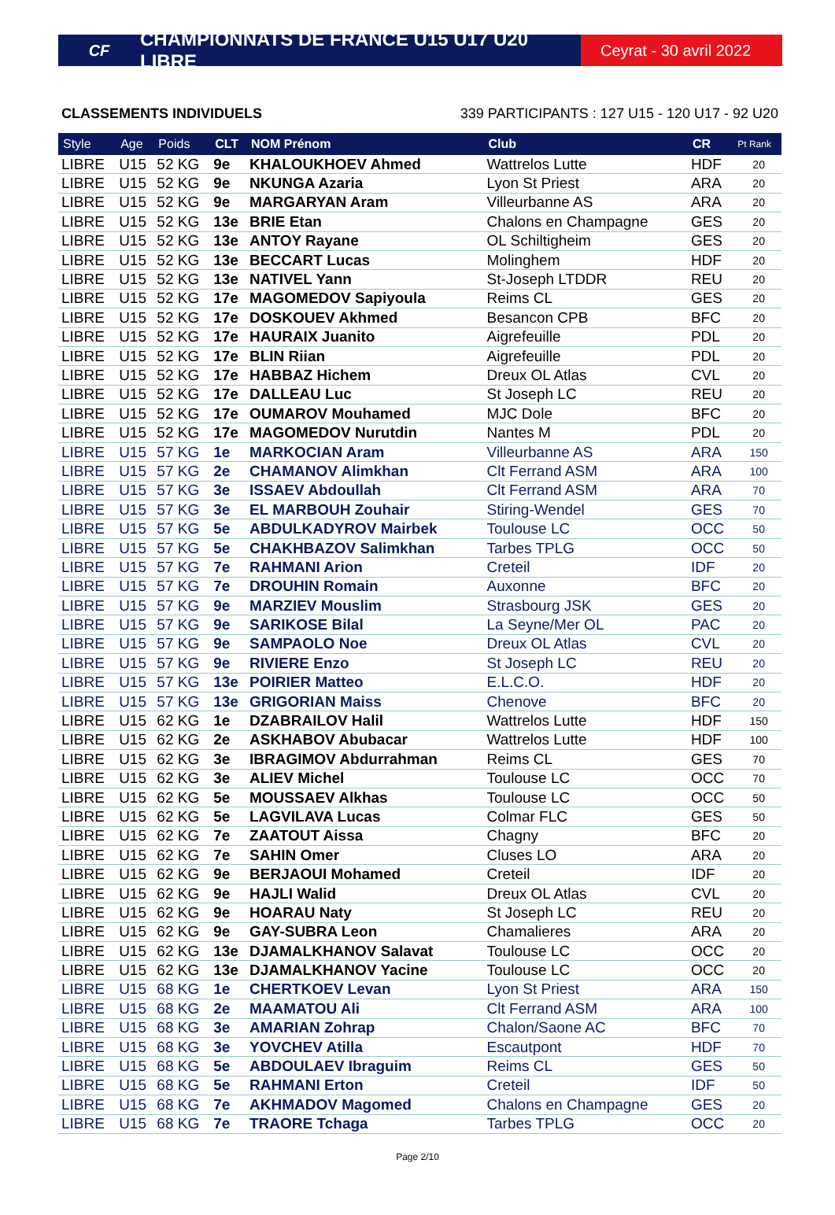CF
CHAMPIONNATS DE FRANCE U15 U17 U20 LIBRE
Ceyrat - 30 avril 2022
CLASSEMENTS INDIVIDUELS 339 PARTICIPANTS : 127 U15 - 120 U17 - 92 U20
| Style | Age | Poids | CLT | NOM Prénom | Club | CR | Pt Rank |
| --- | --- | --- | --- | --- | --- | --- | --- |
| LIBRE | U15 | 52 KG | 9e | KHALOUKHOEV Ahmed | Wattrelos Lutte | HDF | 20 |
| LIBRE | U15 | 52 KG | 9e | NKUNGA Azaria | Lyon St Priest | ARA | 20 |
| LIBRE | U15 | 52 KG | 9e | MARGARYAN Aram | Villeurbanne AS | ARA | 20 |
| LIBRE | U15 | 52 KG | 13e | BRIE Etan | Chalons en Champagne | GES | 20 |
| LIBRE | U15 | 52 KG | 13e | ANTOY Rayane | OL Schiltigheim | GES | 20 |
| LIBRE | U15 | 52 KG | 13e | BECCART Lucas | Molinghem | HDF | 20 |
| LIBRE | U15 | 52 KG | 13e | NATIVEL Yann | St-Joseph LTDDR | REU | 20 |
| LIBRE | U15 | 52 KG | 17e | MAGOMEDOV Sapiyoula | Reims CL | GES | 20 |
| LIBRE | U15 | 52 KG | 17e | DOSKOUEV Akhmed | Besancon CPB | BFC | 20 |
| LIBRE | U15 | 52 KG | 17e | HAURAIX Juanito | Aigrefeuille | PDL | 20 |
| LIBRE | U15 | 52 KG | 17e | BLIN Riian | Aigrefeuille | PDL | 20 |
| LIBRE | U15 | 52 KG | 17e | HABBAZ Hichem | Dreux OL Atlas | CVL | 20 |
| LIBRE | U15 | 52 KG | 17e | DALLEAU Luc | St Joseph LC | REU | 20 |
| LIBRE | U15 | 52 KG | 17e | OUMAROV Mouhamed | MJC Dole | BFC | 20 |
| LIBRE | U15 | 52 KG | 17e | MAGOMEDOV Nurutdin | Nantes M | PDL | 20 |
| LIBRE | U15 | 57 KG | 1e | MARKOCIAN Aram | Villeurbanne AS | ARA | 150 |
| LIBRE | U15 | 57 KG | 2e | CHAMANOV Alimkhan | Clt Ferrand ASM | ARA | 100 |
| LIBRE | U15 | 57 KG | 3e | ISSAEV Abdoullah | Clt Ferrand ASM | ARA | 70 |
| LIBRE | U15 | 57 KG | 3e | EL MARBOUH Zouhair | Stiring-Wendel | GES | 70 |
| LIBRE | U15 | 57 KG | 5e | ABDULKADYROV Mairbek | Toulouse LC | OCC | 50 |
| LIBRE | U15 | 57 KG | 5e | CHAKHBAZOV Salimkhan | Tarbes TPLG | OCC | 50 |
| LIBRE | U15 | 57 KG | 7e | RAHMANI Arion | Creteil | IDF | 20 |
| LIBRE | U15 | 57 KG | 7e | DROUHIN Romain | Auxonne | BFC | 20 |
| LIBRE | U15 | 57 KG | 9e | MARZIEV Mouslim | Strasbourg JSK | GES | 20 |
| LIBRE | U15 | 57 KG | 9e | SARIKOSE Bilal | La Seyne/Mer OL | PAC | 20 |
| LIBRE | U15 | 57 KG | 9e | SAMPAOLO Noe | Dreux OL Atlas | CVL | 20 |
| LIBRE | U15 | 57 KG | 9e | RIVIERE Enzo | St Joseph LC | REU | 20 |
| LIBRE | U15 | 57 KG | 13e | POIRIER Matteo | E.L.C.O. | HDF | 20 |
| LIBRE | U15 | 57 KG | 13e | GRIGORIAN Maiss | Chenove | BFC | 20 |
| LIBRE | U15 | 62 KG | 1e | DZABRAILOV Halil | Wattrelos Lutte | HDF | 150 |
| LIBRE | U15 | 62 KG | 2e | ASKHABOV Abubacar | Wattrelos Lutte | HDF | 100 |
| LIBRE | U15 | 62 KG | 3e | IBRAGIMOV Abdurrahman | Reims CL | GES | 70 |
| LIBRE | U15 | 62 KG | 3e | ALIEV Michel | Toulouse LC | OCC | 70 |
| LIBRE | U15 | 62 KG | 5e | MOUSSAEV Alkhas | Toulouse LC | OCC | 50 |
| LIBRE | U15 | 62 KG | 5e | LAGVILAVA Lucas | Colmar FLC | GES | 50 |
| LIBRE | U15 | 62 KG | 7e | ZAATOUT Aissa | Chagny | BFC | 20 |
| LIBRE | U15 | 62 KG | 7e | SAHIN Omer | Cluses LO | ARA | 20 |
| LIBRE | U15 | 62 KG | 9e | BERJAOUI Mohamed | Creteil | IDF | 20 |
| LIBRE | U15 | 62 KG | 9e | HAJLI Walid | Dreux OL Atlas | CVL | 20 |
| LIBRE | U15 | 62 KG | 9e | HOARAU Naty | St Joseph LC | REU | 20 |
| LIBRE | U15 | 62 KG | 9e | GAY-SUBRA Leon | Chamalieres | ARA | 20 |
| LIBRE | U15 | 62 KG | 13e | DJAMALKHANOV Salavat | Toulouse LC | OCC | 20 |
| LIBRE | U15 | 62 KG | 13e | DJAMALKHANOV Yacine | Toulouse LC | OCC | 20 |
| LIBRE | U15 | 68 KG | 1e | CHERTKOEV Levan | Lyon St Priest | ARA | 150 |
| LIBRE | U15 | 68 KG | 2e | MAAMATOU Ali | Clt Ferrand ASM | ARA | 100 |
| LIBRE | U15 | 68 KG | 3e | AMARIAN Zohrap | Chalon/Saone AC | BFC | 70 |
| LIBRE | U15 | 68 KG | 3e | YOVCHEV Atilla | Escautpont | HDF | 70 |
| LIBRE | U15 | 68 KG | 5e | ABDOULAEV Ibraguim | Reims CL | GES | 50 |
| LIBRE | U15 | 68 KG | 5e | RAHMANI Erton | Creteil | IDF | 50 |
| LIBRE | U15 | 68 KG | 7e | AKHMADOV Magomed | Chalons en Champagne | GES | 20 |
| LIBRE | U15 | 68 KG | 7e | TRAORE Tchaga | Tarbes TPLG | OCC | 20 |
Page 2/10